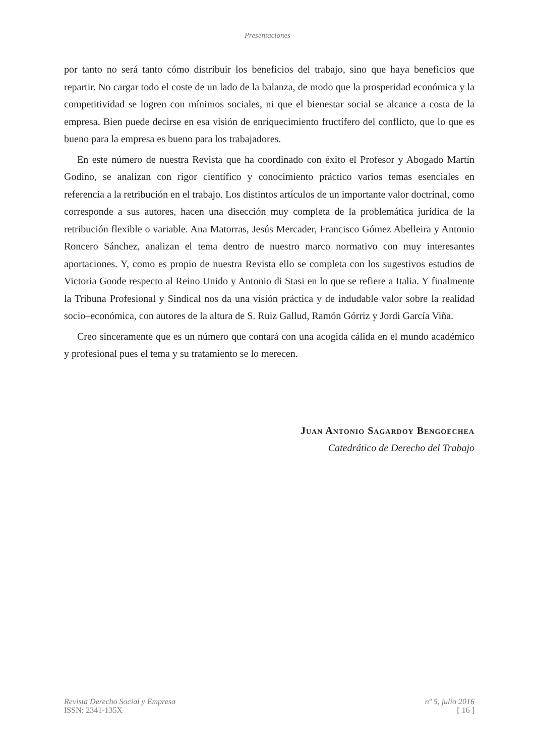Presentaciones
por tanto no será tanto cómo distribuir los beneficios del trabajo, sino que haya beneficios que repartir. No cargar todo el coste de un lado de la balanza, de modo que la prosperidad económica y la competitividad se logren con mínimos sociales, ni que el bienestar social se alcance a costa de la empresa. Bien puede decirse en esa visión de enriquecimiento fructífero del conflicto, que lo que es bueno para la empresa es bueno para los trabajadores.
En este número de nuestra Revista que ha coordinado con éxito el Profesor y Abogado Martín Godino, se analizan con rigor científico y conocimiento práctico varios temas esenciales en referencia a la retribución en el trabajo. Los distintos artículos de un importante valor doctrinal, como corresponde a sus autores, hacen una disección muy completa de la problemática jurídica de la retribución flexible o variable. Ana Matorras, Jesús Mercader, Francisco Gómez Abelleira y Antonio Roncero Sánchez, analizan el tema dentro de nuestro marco normativo con muy interesantes aportaciones. Y, como es propio de nuestra Revista ello se completa con los sugestivos estudios de Victoria Goode respecto al Reino Unido y Antonio di Stasi en lo que se refiere a Italia. Y finalmente la Tribuna Profesional y Sindical nos da una visión práctica y de indudable valor sobre la realidad socio–económica, con autores de la altura de S. Ruiz Gallud, Ramón Górriz y Jordi García Viña.
Creo sinceramente que es un número que contará con una acogida cálida en el mundo académico y profesional pues el tema y su tratamiento se lo merecen.
Juan Antonio Sagardoy Bengoechea
Catedrático de Derecho del Trabajo
Revista Derecho Social y Empresa
ISSN: 2341-135X
nº 5, julio 2016
[ 16 ]